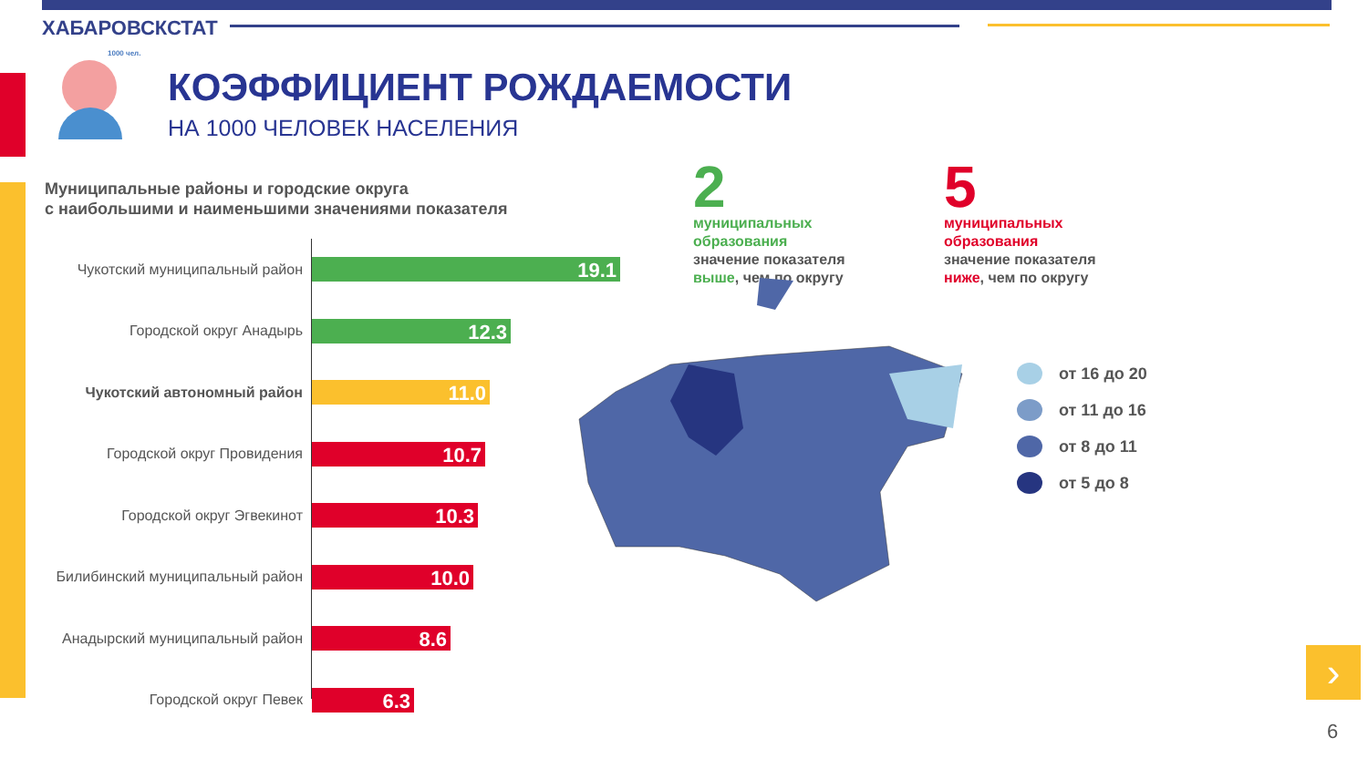ХАБАРОВСКСТАТ
1000 чел.
КОЭФФИЦИЕНТ РОЖДАЕМОСТИ
НА 1000 ЧЕЛОВЕК НАСЕЛЕНИЯ
Муниципальные районы и городские округа
с наибольшими и наименьшими значениями показателя
Чукотский муниципальный район
19.1
Городской округ Анадырь
12.3
Чукотский автономный район
11.0
Городской округ Провидения
10.7
Городской округ Эгвекинот
10.3
Билибинский муниципальный район
10.0
Анадырский муниципальный район
8.6
Городской округ Певек
6.3
2
муниципальных
образования
значение показателя
выше, чем по округу
5
муниципальных
образования
значение показателя
ниже, чем по округу
от 16 до 20
от 11 до 16
от 8 до 11
от 5 до 8
›
6